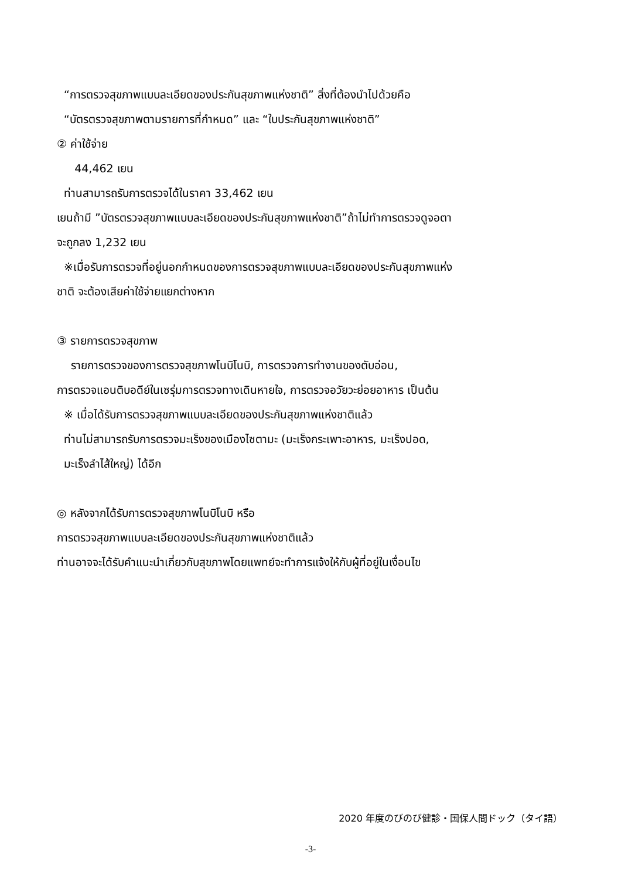“การตรวจสุขภาพแบบละเอียดของประกันสุขภาพแห่งชาติ” สิ่งที่ต้องนำไปด้วยคือ
“บัตรตรวจสุขภาพตามรายการที่กำหนด” และ “ใบประกันสุขภาพแห่งชาติ”
② ค่าใช้จ่าย
44,462 เยน
ท่านสามารถรับการตรวจได้ในราคา 33,462 เยน
เยนถ้ามี ”บัตรตรวจสุขภาพแบบละเอียดของประกันสุขภาพแห่งชาติ”ถ้าไม่ทำการตรวจดูจอตา
จะถูกลง 1,232 เยน
※เมื่อรับการตรวจที่อยู่นอกกำหนดของการตรวจสุขภาพแบบละเอียดของประกันสุขภาพแห่ง
ชาติ จะต้องเสียค่าใช้จ่ายแยกต่างหาก
③ รายการตรวจสุขภาพ
รายการตรวจของการตรวจสุขภาพโนบิโนบิ, การตรวจการทำงานของตับอ่อน,
การตรวจแอนติบอดีย์ในเซรุ่มการตรวจทางเดินหายใจ, การตรวจอวัยวะย่อยอาหาร เป็นต้น
※ เมื่อได้รับการตรวจสุขภาพแบบละเอียดของประกันสุขภาพแห่งชาติแล้ว
ท่านไม่สามารถรับการตรวจมะเร็งของเมืองไซตามะ (มะเร็งกระเพาะอาหาร, มะเร็งปอด,
มะเร็งลำไส้ใหญ่) ได้อีก
◎ หลังจากได้รับการตรวจสุขภาพโนบิโนบิ หรือ
การตรวจสุขภาพแบบละเอียดของประกันสุขภาพแห่งชาติแล้ว
ท่านอาจจะได้รับคำแนะนำเกี่ยวกับสุขภาพโดยแพทย์จะทำการแจ้งให้กับผู้ที่อยู่ในเงื่อนไข
2020 年度のびのび健診・国保人間ドック（タイ語）
-3-